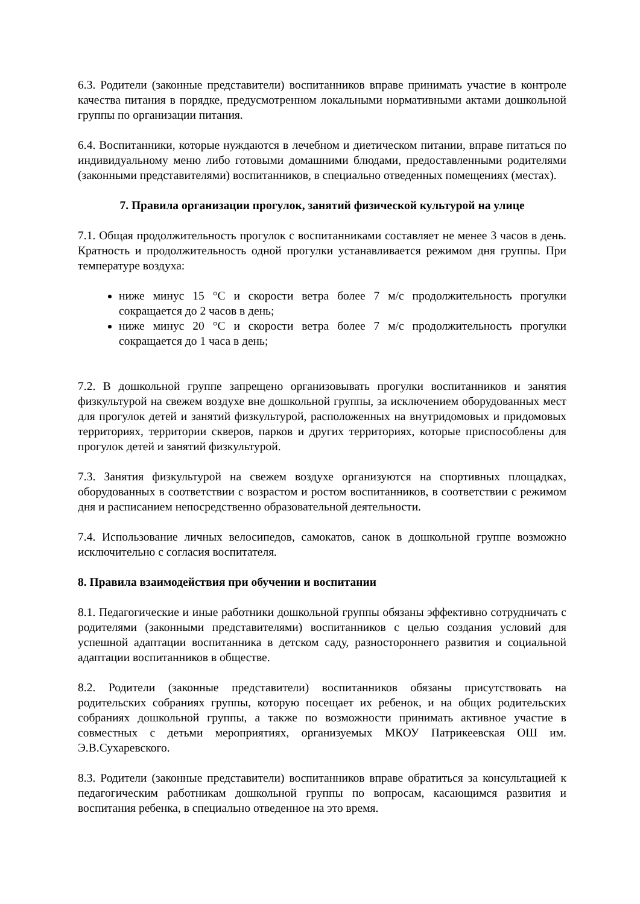6.3. Родители (законные представители) воспитанников вправе принимать участие в контроле качества питания в порядке, предусмотренном локальными нормативными актами дошкольной группы по организации питания.
6.4. Воспитанники, которые нуждаются в лечебном и диетическом питании, вправе питаться по индивидуальному меню либо готовыми домашними блюдами, предоставленными родителями (законными представителями) воспитанников, в специально отведенных помещениях (местах).
7. Правила организации прогулок, занятий физической культурой на улице
7.1. Общая продолжительность прогулок с воспитанниками составляет не менее 3 часов в день. Кратность и продолжительность одной прогулки устанавливается режимом дня группы. При температуре воздуха:
ниже минус 15 °C и скорости ветра более 7 м/с продолжительность прогулки сокращается до 2 часов в день;
ниже минус 20 °C и скорости ветра более 7 м/с продолжительность прогулки сокращается до 1 часа в день;
7.2. В дошкольной группе запрещено организовывать прогулки воспитанников и занятия физкультурой на свежем воздухе вне дошкольной группы, за исключением оборудованных мест для прогулок детей и занятий физкультурой, расположенных на внутридомовых и придомовых территориях, территории скверов, парков и других территориях, которые приспособлены для прогулок детей и занятий физкультурой.
7.3. Занятия физкультурой на свежем воздухе организуются на спортивных площадках, оборудованных в соответствии с возрастом и ростом воспитанников, в соответствии с режимом дня и расписанием непосредственно образовательной деятельности.
7.4. Использование личных велосипедов, самокатов, санок в дошкольной группе возможно исключительно с согласия воспитателя.
8. Правила взаимодействия при обучении и воспитании
8.1. Педагогические и иные работники дошкольной группы обязаны эффективно сотрудничать с родителями (законными представителями) воспитанников с целью создания условий для успешной адаптации воспитанника в детском саду, разностороннего развития и социальной адаптации воспитанников в обществе.
8.2. Родители (законные представители) воспитанников обязаны присутствовать на родительских собраниях группы, которую посещает их ребенок, и на общих родительских собраниях дошкольной группы, а также по возможности принимать активное участие в совместных с детьми мероприятиях, организуемых МКОУ Патрикеевская ОШ им. Э.В.Сухаревского.
8.3. Родители (законные представители) воспитанников вправе обратиться за консультацией к педагогическим работникам дошкольной группы по вопросам, касающимся развития и воспитания ребенка, в специально отведенное на это время.